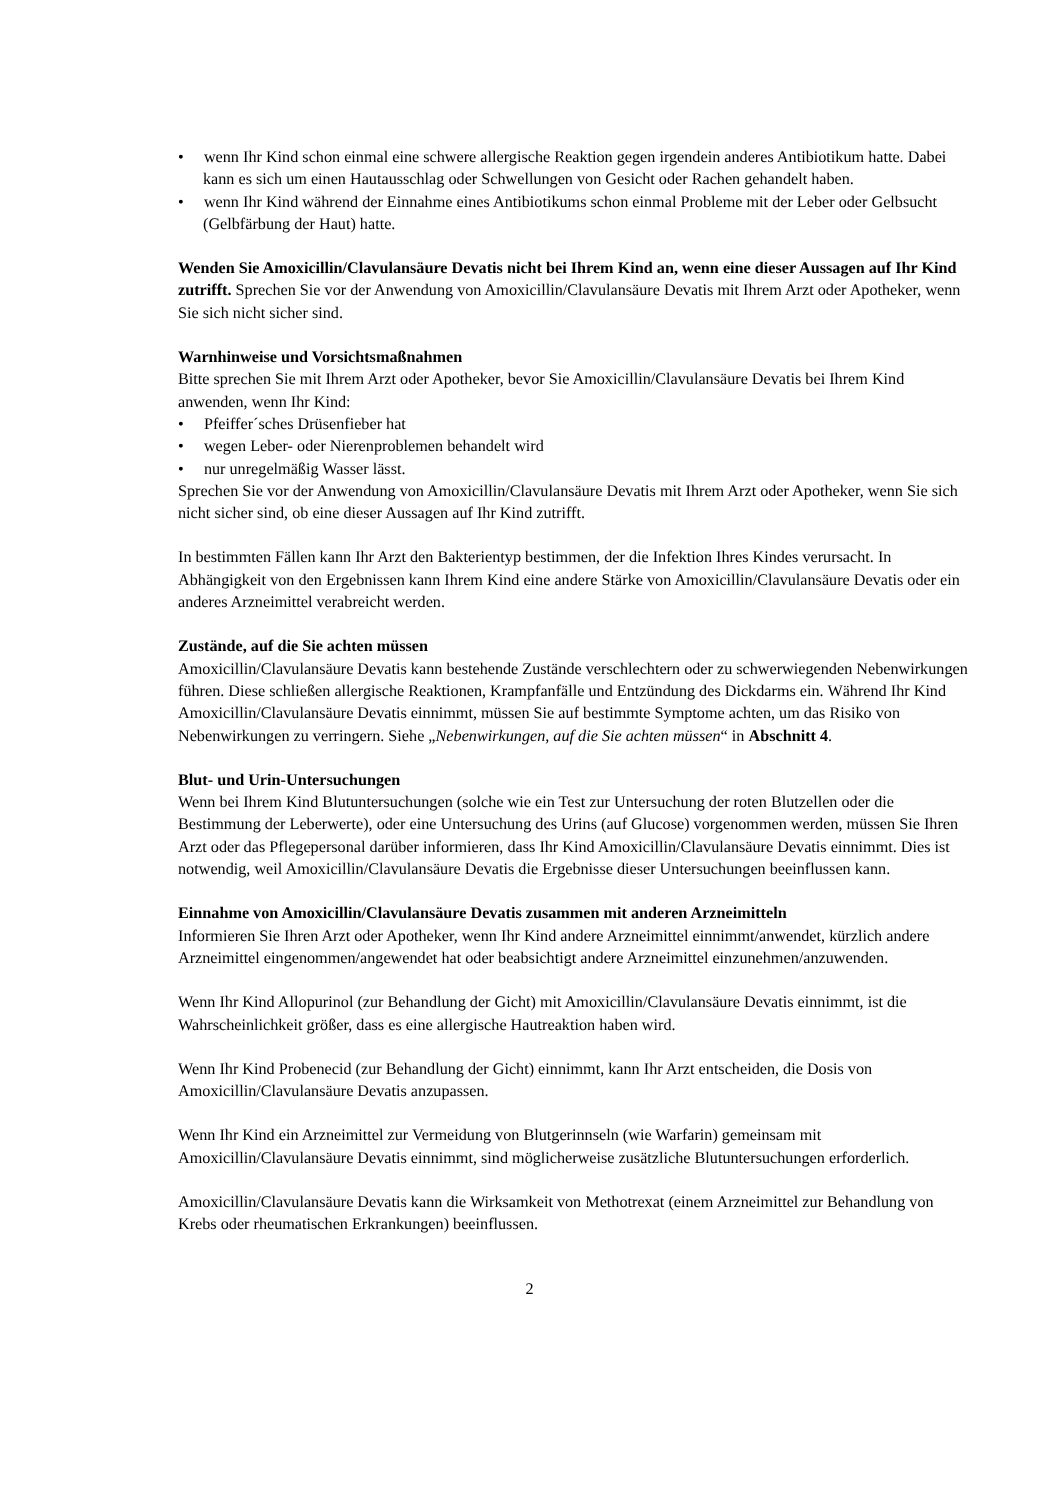• wenn Ihr Kind schon einmal eine schwere allergische Reaktion gegen irgendein anderes Antibiotikum hatte. Dabei kann es sich um einen Hautausschlag oder Schwellungen von Gesicht oder Rachen gehandelt haben.
• wenn Ihr Kind während der Einnahme eines Antibiotikums schon einmal Probleme mit der Leber oder Gelbsucht (Gelbfärbung der Haut) hatte.
Wenden Sie Amoxicillin/Clavulansäure Devatis nicht bei Ihrem Kind an, wenn eine dieser Aussagen auf Ihr Kind zutrifft. Sprechen Sie vor der Anwendung von Amoxicillin/Clavulansäure Devatis mit Ihrem Arzt oder Apotheker, wenn Sie sich nicht sicher sind.
Warnhinweise und Vorsichtsmaßnahmen
Bitte sprechen Sie mit Ihrem Arzt oder Apotheker, bevor Sie Amoxicillin/Clavulansäure Devatis bei Ihrem Kind anwenden, wenn Ihr Kind:
• Pfeiffer´sches Drüsenfieber hat
• wegen Leber- oder Nierenproblemen behandelt wird
• nur unregelmäßig Wasser lässt.
Sprechen Sie vor der Anwendung von Amoxicillin/Clavulansäure Devatis mit Ihrem Arzt oder Apotheker, wenn Sie sich nicht sicher sind, ob eine dieser Aussagen auf Ihr Kind zutrifft.
In bestimmten Fällen kann Ihr Arzt den Bakterientyp bestimmen, der die Infektion Ihres Kindes verursacht. In Abhängigkeit von den Ergebnissen kann Ihrem Kind eine andere Stärke von Amoxicillin/Clavulansäure Devatis oder ein anderes Arzneimittel verabreicht werden.
Zustände, auf die Sie achten müssen
Amoxicillin/Clavulansäure Devatis kann bestehende Zustände verschlechtern oder zu schwerwiegenden Nebenwirkungen führen. Diese schließen allergische Reaktionen, Krampfanfälle und Entzündung des Dickdarms ein. Während Ihr Kind Amoxicillin/Clavulansäure Devatis einnimmt, müssen Sie auf bestimmte Symptome achten, um das Risiko von Nebenwirkungen zu verringern. Siehe „Nebenwirkungen, auf die Sie achten müssen“ in Abschnitt 4.
Blut- und Urin-Untersuchungen
Wenn bei Ihrem Kind Blutuntersuchungen (solche wie ein Test zur Untersuchung der roten Blutzellen oder die Bestimmung der Leberwerte), oder eine Untersuchung des Urins (auf Glucose) vorgenommen werden, müssen Sie Ihren Arzt oder das Pflegepersonal darüber informieren, dass Ihr Kind Amoxicillin/Clavulansäure Devatis einnimmt. Dies ist notwendig, weil Amoxicillin/Clavulansäure Devatis die Ergebnisse dieser Untersuchungen beeinflussen kann.
Einnahme von Amoxicillin/Clavulansäure Devatis zusammen mit anderen Arzneimitteln
Informieren Sie Ihren Arzt oder Apotheker, wenn Ihr Kind andere Arzneimittel einnimmt/anwendet, kürzlich andere Arzneimittel eingenommen/angewendet hat oder beabsichtigt andere Arzneimittel einzunehmen/anzuwenden.
Wenn Ihr Kind Allopurinol (zur Behandlung der Gicht) mit Amoxicillin/Clavulansäure Devatis einnimmt, ist die Wahrscheinlichkeit größer, dass es eine allergische Hautreaktion haben wird.
Wenn Ihr Kind Probenecid (zur Behandlung der Gicht) einnimmt, kann Ihr Arzt entscheiden, die Dosis von Amoxicillin/Clavulansäure Devatis anzupassen.
Wenn Ihr Kind ein Arzneimittel zur Vermeidung von Blutgerinnseln (wie Warfarin) gemeinsam mit Amoxicillin/Clavulansäure Devatis einnimmt, sind möglicherweise zusätzliche Blutuntersuchungen erforderlich.
Amoxicillin/Clavulansäure Devatis kann die Wirksamkeit von Methotrexat (einem Arzneimittel zur Behandlung von Krebs oder rheumatischen Erkrankungen) beeinflussen.
2